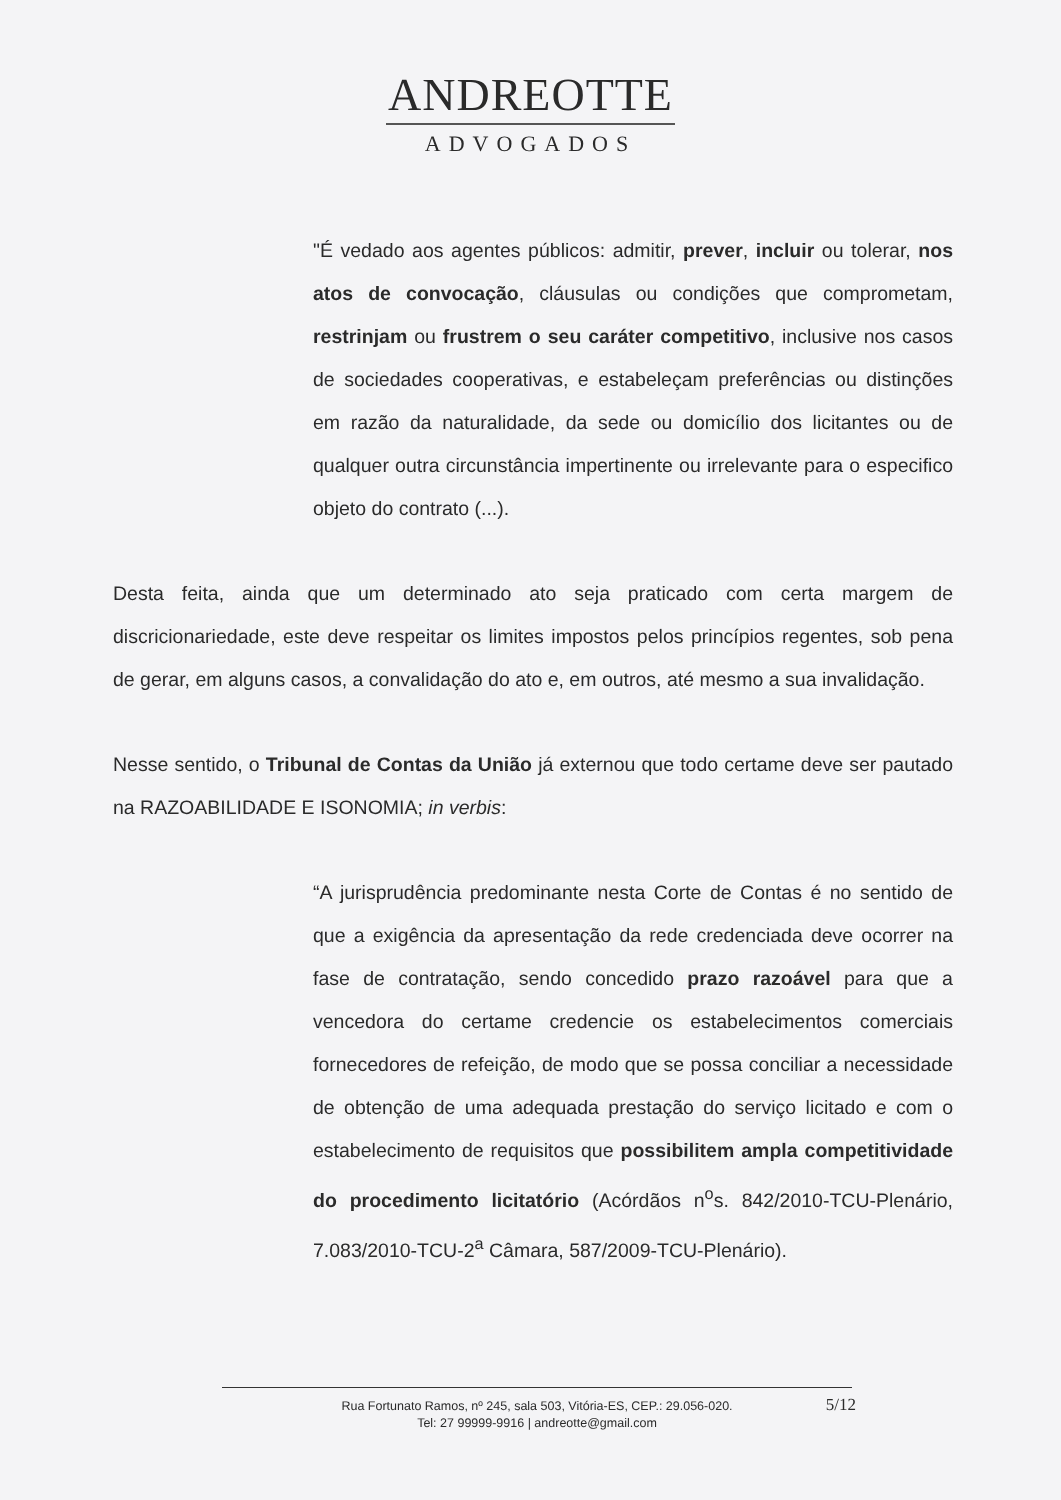ANDREOTTE
ADVOGADOS
"É vedado aos agentes públicos: admitir, prever, incluir ou tolerar, nos atos de convocação, cláusulas ou condições que comprometam, restrinjam ou frustrem o seu caráter competitivo, inclusive nos casos de sociedades cooperativas, e estabeleçam preferências ou distinções em razão da naturalidade, da sede ou domicílio dos licitantes ou de qualquer outra circunstância impertinente ou irrelevante para o especifico objeto do contrato (...).
Desta feita, ainda que um determinado ato seja praticado com certa margem de discricionariedade, este deve respeitar os limites impostos pelos princípios regentes, sob pena de gerar, em alguns casos, a convalidação do ato e, em outros, até mesmo a sua invalidação.
Nesse sentido, o Tribunal de Contas da União já externou que todo certame deve ser pautado na RAZOABILIDADE E ISONOMIA; in verbis:
“A jurisprudência predominante nesta Corte de Contas é no sentido de que a exigência da apresentação da rede credenciada deve ocorrer na fase de contratação, sendo concedido prazo razoável para que a vencedora do certame credencie os estabelecimentos comerciais fornecedores de refeição, de modo que se possa conciliar a necessidade de obtenção de uma adequada prestação do serviço licitado e com o estabelecimento de requisitos que possibilitem ampla competitividade do procedimento licitatório (Acórdãos n<sup>o</sup>s. 842/2010-TCU-Plenário, 7.083/2010-TCU-2<sup>a</sup> Câmara, 587/2009-TCU-Plenário).
Rua Fortunato Ramos, nº 245, sala 503, Vitória-ES, CEP.: 29.056-020.
Tel: 27 99999-9916 | andreotte@gmail.com
5/12